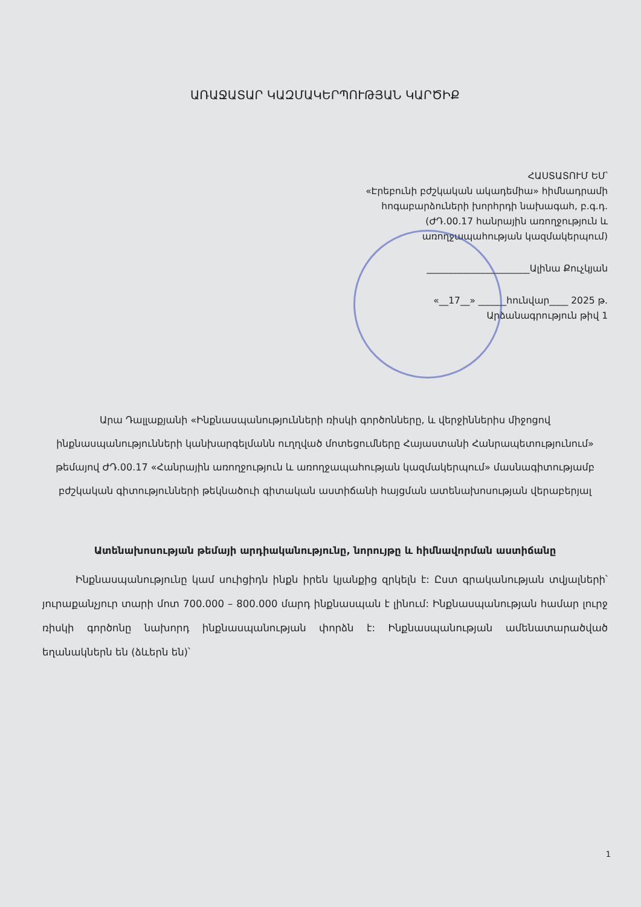ԱՌԱՋԱՏԱՐ ԿԱԶՄԱԿԵՐՊՈՒԹՅԱՆ ԿԱՐԾԻՔ
ՀԱՍՏԱՏՈՒՄ ԵՄ՝
«Էրեբունի բժշկական ակադեմիա» հիմնադրամի
հոգաբարձուների խորհրդի նախագահ, բ.գ.դ.
(ԺԴ.00.17 հանրային առողջություն և
առողջապահության կազմակերպում)
______________________Ալինա Քուչկյան
«__17__» ______հունվար____ 2025 թ.
Արձանագրություն թիվ 1
Արա Դալլաքյանի «Ինքնասպանությունների ռիսկի գործոնները, և վերջիններիս միջոցով ինքնասպանությունների կանխարգելմանն ուղղված մոտեցումները Հայաստանի Հանրապետությունում» թեմայով ԺԴ.00.17 «Հանրային առողջություն և առողջապահության կազմակերպում» մասնագիտությամբ բժշկական գիտությունների թեկնածուի գիտական աստիճանի հայցման ատենախոսության վերաբերյալ
Ատենախոսության թեմայի արդիականությունը, նորույթը և հիմնավորման աստիճանը
Ինքնասպանությունը կամ սուիցիդն ինքն իրեն կյանքից զրկելն է: Ըստ գրականության տվյալների՝ յուրաքանչյուր տարի մոտ 700.000 – 800.000 մարդ ինքնասպան է լինում: Ինքնասպանության համար լուրջ ռիսկի գործոնը նախորդ ինքնասպանության փորձն է: Ինքնասպանության ամենատարածված եղանակներն են (ձևերն են)՝
1